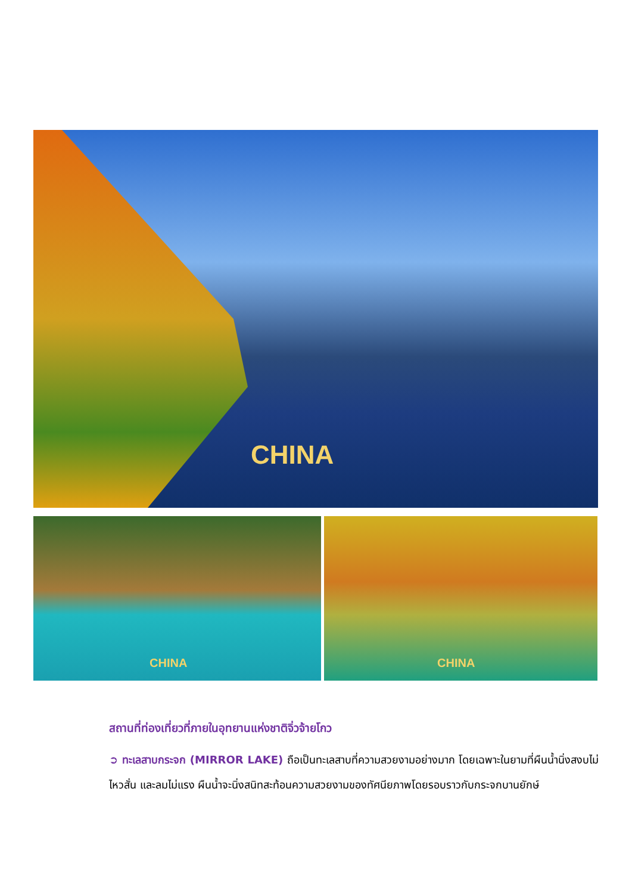CHINA
CHINA CHINA
สถานที่ท่องเที่ยวที่ภายในอุทยานแห่งชาติจิ่วจ้ายโกว
➲ ทะเลสาบกระจก (MIRROR LAKE) ถือเป็นทะเลสาบที่ความสวยงามอย่างมาก โดยเฉพาะในยามที่ผืนน้ำนิ่งสงบไม่ไหวสั่น และลมไม่แรง ผืนน้ำจะนิ่งสนิทสะท้อนความสวยงามของทัศนียภาพโดยรอบราวกับกระจกบานยักษ์